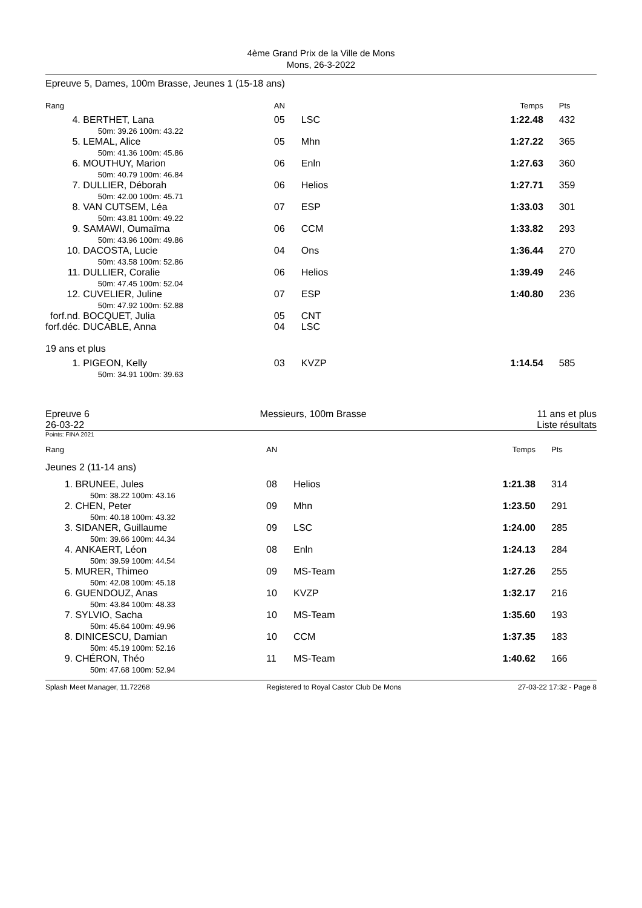4ème Grand Prix de la Ville de Mons
Mons, 26-3-2022
Epreuve 5, Dames, 100m Brasse, Jeunes 1 (15-18 ans)
| Rang | | AN | | Temps | Pts |
| --- | --- | --- | --- | --- | --- |
| 4. | BERTHET, Lana 50m: 39.26 100m: 43.22 | 05 | LSC | 1:22.48 | 432 |
| 5. | LEMAL, Alice 50m: 41.36 100m: 45.86 | 05 | Mhn | 1:27.22 | 365 |
| 6. | MOUTHUY, Marion 50m: 40.79 100m: 46.84 | 06 | Enln | 1:27.63 | 360 |
| 7. | DULLIER, Déborah 50m: 42.00 100m: 45.71 | 06 | Helios | 1:27.71 | 359 |
| 8. | VAN CUTSEM, Léa 50m: 43.81 100m: 49.22 | 07 | ESP | 1:33.03 | 301 |
| 9. | SAMAWI, Oumaïma 50m: 43.96 100m: 49.86 | 06 | CCM | 1:33.82 | 293 |
| 10. | DACOSTA, Lucie 50m: 43.58 100m: 52.86 | 04 | Ons | 1:36.44 | 270 |
| 11. | DULLIER, Coralie 50m: 47.45 100m: 52.04 | 06 | Helios | 1:39.49 | 246 |
| 12. | CUVELIER, Juline 50m: 47.92 100m: 52.88 | 07 | ESP | 1:40.80 | 236 |
| forf.nd. | BOCQUET, Julia | 05 | CNT | | |
| forf.déc. | DUCABLE, Anna | 04 | LSC | | |
| 19 ans et plus | | | | | |
| 1. | PIGEON, Kelly 50m: 34.91 100m: 39.63 | 03 | KVZP | 1:14.54 | 585 |
Epreuve 6
26-03-22
Messieurs, 100m Brasse 11 ans et plus
Liste résultats
Points: FINA 2021
| Rang | | AN | | Temps | Pts |
| --- | --- | --- | --- | --- | --- |
| Jeunes 2 (11-14 ans) | | | | | |
| 1. | BRUNEE, Jules 50m: 38.22 100m: 43.16 | 08 | Helios | 1:21.38 | 314 |
| 2. | CHEN, Peter 50m: 40.18 100m: 43.32 | 09 | Mhn | 1:23.50 | 291 |
| 3. | SIDANER, Guillaume 50m: 39.66 100m: 44.34 | 09 | LSC | 1:24.00 | 285 |
| 4. | ANKAERT, Léon 50m: 39.59 100m: 44.54 | 08 | Enln | 1:24.13 | 284 |
| 5. | MURER, Thimeo 50m: 42.08 100m: 45.18 | 09 | MS-Team | 1:27.26 | 255 |
| 6. | GUENDOUZ, Anas 50m: 43.84 100m: 48.33 | 10 | KVZP | 1:32.17 | 216 |
| 7. | SYLVIO, Sacha 50m: 45.64 100m: 49.96 | 10 | MS-Team | 1:35.60 | 193 |
| 8. | DINICESCU, Damian 50m: 45.19 100m: 52.16 | 10 | CCM | 1:37.35 | 183 |
| 9. | CHÉRON, Théo 50m: 47.68 100m: 52.94 | 11 | MS-Team | 1:40.62 | 166 |
Splash Meet Manager, 11.72268 Registered to Royal Castor Club De Mons 27-03-22 17:32 - Page 8